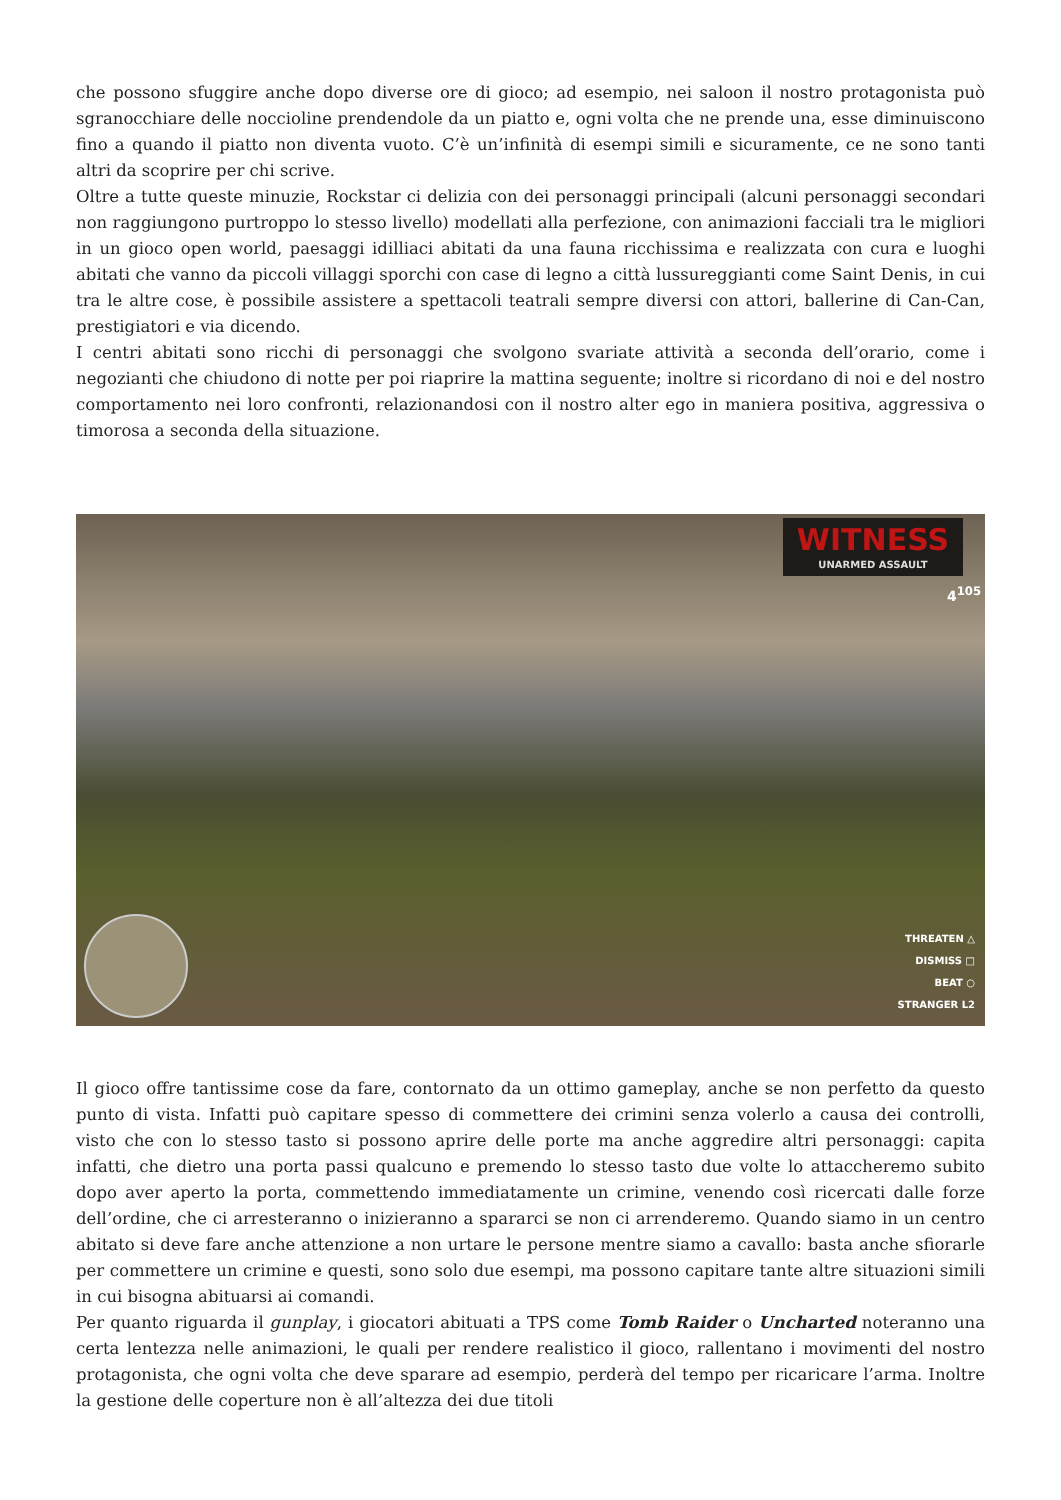che possono sfuggire anche dopo diverse ore di gioco; ad esempio, nei saloon il nostro protagonista può sgranocchiare delle noccioline prendendole da un piatto e, ogni volta che ne prende una, esse diminuiscono fino a quando il piatto non diventa vuoto. C’è un’infinità di esempi simili e sicuramente, ce ne sono tanti altri da scoprire per chi scrive.
Oltre a tutte queste minuzie, Rockstar ci delizia con dei personaggi principali (alcuni personaggi secondari non raggiungono purtroppo lo stesso livello) modellati alla perfezione, con animazioni facciali tra le migliori in un gioco open world, paesaggi idilliaci abitati da una fauna ricchissima e realizzata con cura e luoghi abitati che vanno da piccoli villaggi sporchi con case di legno a città lussureggianti come Saint Denis, in cui tra le altre cose, è possibile assistere a spettacoli teatrali sempre diversi con attori, ballerine di Can-Can, prestigiatori e via dicendo.
I centri abitati sono ricchi di personaggi che svolgono svariate attività a seconda dell’orario, come i negozianti che chiudono di notte per poi riaprire la mattina seguente; inoltre si ricordano di noi e del nostro comportamento nei loro confronti, relazionandosi con il nostro alter ego in maniera positiva, aggressiva o timorosa a seconda della situazione.
WITNESS
UNARMED ASSAULT
4<sup>105</sup>
THREATEN △
DISMISS □
BEAT ○
STRANGER L2
Il gioco offre tantissime cose da fare, contornato da un ottimo gameplay, anche se non perfetto da questo punto di vista. Infatti può capitare spesso di commettere dei crimini senza volerlo a causa dei controlli, visto che con lo stesso tasto si possono aprire delle porte ma anche aggredire altri personaggi: capita infatti, che dietro una porta passi qualcuno e premendo lo stesso tasto due volte lo attaccheremo subito dopo aver aperto la porta, commettendo immediatamente un crimine, venendo così ricercati dalle forze dell’ordine, che ci arresteranno o inizieranno a spararci se non ci arrenderemo. Quando siamo in un centro abitato si deve fare anche attenzione a non urtare le persone mentre siamo a cavallo: basta anche sfiorarle per commettere un crimine e questi, sono solo due esempi, ma possono capitare tante altre situazioni simili in cui bisogna abituarsi ai comandi.
Per quanto riguarda il gunplay, i giocatori abituati a TPS come Tomb Raider o Uncharted noteranno una certa lentezza nelle animazioni, le quali per rendere realistico il gioco, rallentano i movimenti del nostro protagonista, che ogni volta che deve sparare ad esempio, perderà del tempo per ricaricare l’arma. Inoltre la gestione delle coperture non è all’altezza dei due titoli